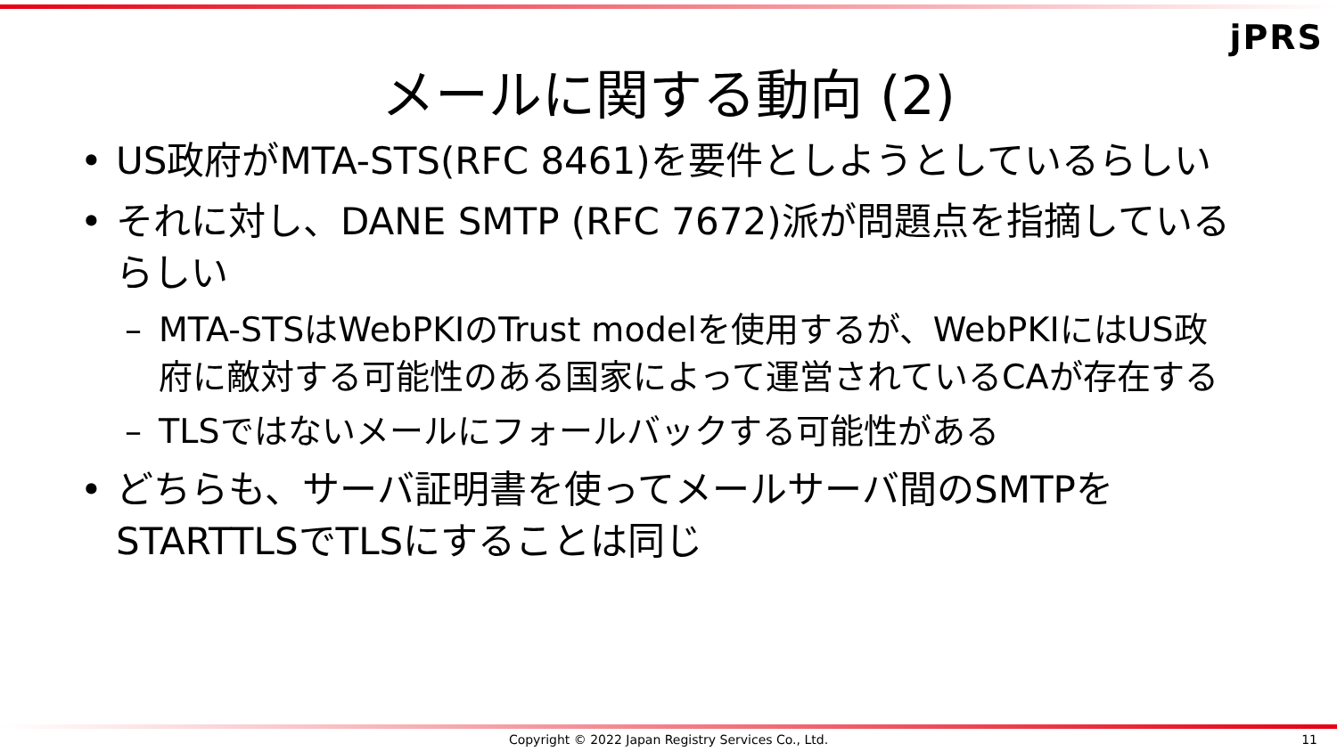jPRS
メールに関する動向 (2)
• US政府がMTA-STS(RFC 8461)を要件としようとしているらしい
• それに対し、DANE SMTP (RFC 7672)派が問題点を指摘しているらしい
– MTA-STSはWebPKIのTrust modelを使用するが、WebPKIにはUS政府に敵対する可能性のある国家によって運営されているCAが存在する
– TLSではないメールにフォールバックする可能性がある
• どちらも、サーバ証明書を使ってメールサーバ間のSMTPをSTARTTLSでTLSにすることは同じ
Copyright © 2022 Japan Registry Services Co., Ltd. 11